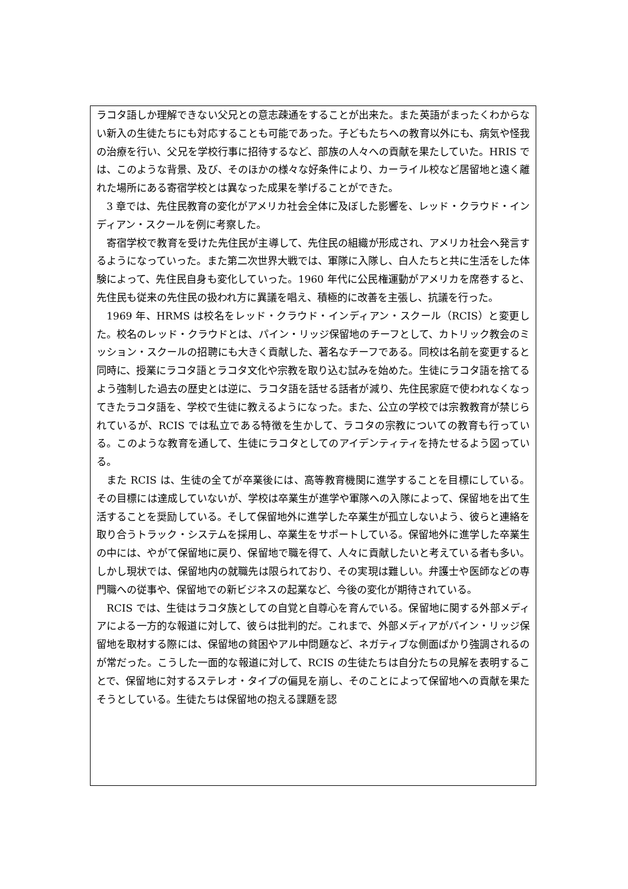ラコタ語しか理解できない父兄との意志疎通をすることが出来た。また英語がまったくわからない新入の生徒たちにも対応することも可能であった。子どもたちへの教育以外にも、病気や怪我の治療を行い、父兄を学校行事に招待するなど、部族の人々への貢献を果たしていた。HRIS では、このような背景、及び、そのほかの様々な好条件により、カーライル校など居留地と遠く離れた場所にある寄宿学校とは異なった成果を挙げることができた。
3 章では、先住民教育の変化がアメリカ社会全体に及ぼした影響を、レッド・クラウド・インディアン・スクールを例に考察した。
寄宿学校で教育を受けた先住民が主導して、先住民の組織が形成され、アメリカ社会へ発言するようになっていった。また第二次世界大戦では、軍隊に入隊し、白人たちと共に生活をした体験によって、先住民自身も変化していった。1960 年代に公民権運動がアメリカを席巻すると、先住民も従来の先住民の扱われ方に異議を唱え、積極的に改善を主張し、抗議を行った。
1969 年、HRMS は校名をレッド・クラウド・インディアン・スクール（RCIS）と変更した。校名のレッド・クラウドとは、パイン・リッジ保留地のチーフとして、カトリック教会のミッション・スクールの招聘にも大きく貢献した、著名なチーフである。同校は名前を変更すると同時に、授業にラコタ語とラコタ文化や宗教を取り込む試みを始めた。生徒にラコタ語を捨てるよう強制した過去の歴史とは逆に、ラコタ語を話せる話者が減り、先住民家庭で使われなくなってきたラコタ語を、学校で生徒に教えるようになった。また、公立の学校では宗教教育が禁じられているが、RCIS では私立である特徴を生かして、ラコタの宗教についての教育も行っている。このような教育を通して、生徒にラコタとしてのアイデンティティを持たせるよう図っている。
また RCIS は、生徒の全てが卒業後には、高等教育機関に進学することを目標にしている。その目標には達成していないが、学校は卒業生が進学や軍隊への入隊によって、保留地を出て生活することを奨励している。そして保留地外に進学した卒業生が孤立しないよう、彼らと連絡を取り合うトラック・システムを採用し、卒業生をサポートしている。保留地外に進学した卒業生の中には、やがて保留地に戻り、保留地で職を得て、人々に貢献したいと考えている者も多い。しかし現状では、保留地内の就職先は限られており、その実現は難しい。弁護士や医師などの専門職への従事や、保留地での新ビジネスの起業など、今後の変化が期待されている。
RCIS では、生徒はラコタ族としての自覚と自尊心を育んでいる。保留地に関する外部メディアによる一方的な報道に対して、彼らは批判的だ。これまで、外部メディアがパイン・リッジ保留地を取材する際には、保留地の貧困やアル中問題など、ネガティブな側面ばかり強調されるのが常だった。こうした一面的な報道に対して、RCIS の生徒たちは自分たちの見解を表明することで、保留地に対するステレオ・タイプの偏見を崩し、そのことによって保留地への貢献を果たそうとしている。生徒たちは保留地の抱える課題を認